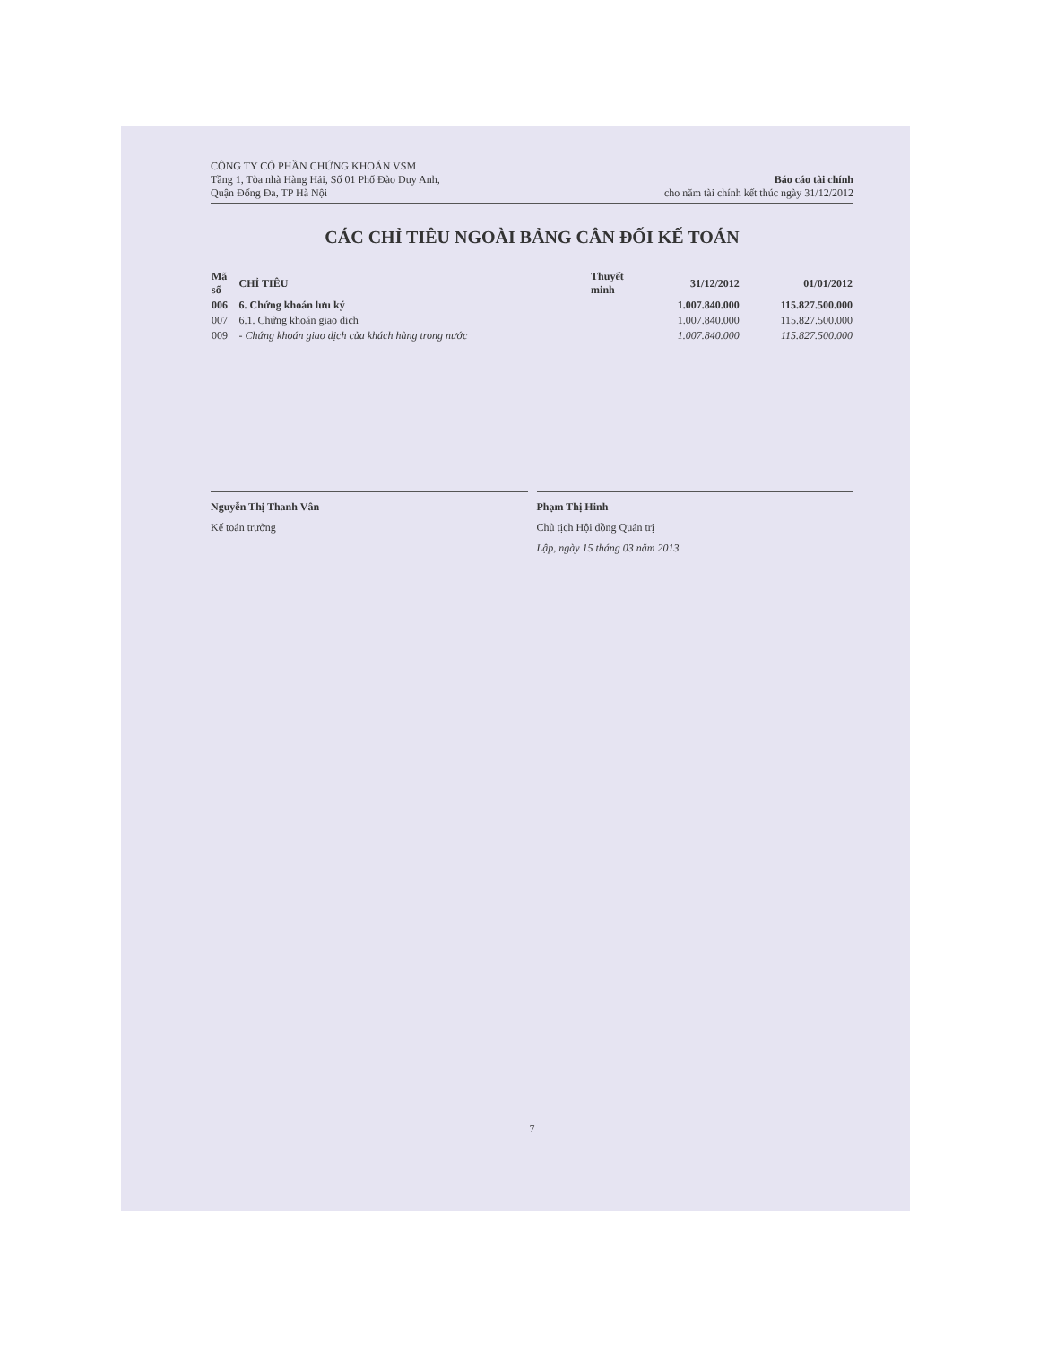CÔNG TY CỔ PHẦN CHỨNG KHOÁN VSM
Tầng 1, Tòa nhà Hàng Hải, Số 01 Phố Đào Duy Anh,
Quận Đống Đa, TP Hà Nội
Báo cáo tài chính
cho năm tài chính kết thúc ngày 31/12/2012
CÁC CHỈ TIÊU NGOÀI BẢNG CÂN ĐỐI KẾ TOÁN
| Mã số | CHỈ TIÊU | Thuyết minh | 31/12/2012 | 01/01/2012 |
| --- | --- | --- | --- | --- |
| 006 | 6. Chứng khoán lưu ký | | 1.007.840.000 | 115.827.500.000 |
| 007 | 6.1. Chứng khoán giao dịch | | 1.007.840.000 | 115.827.500.000 |
| 009 | - Chứng khoán giao dịch của khách hàng trong nước | | 1.007.840.000 | 115.827.500.000 |
Nguyễn Thị Thanh Vân
Kế toán trưởng
Phạm Thị Hinh
Chủ tịch Hội đồng Quản trị
Lập, ngày 15 tháng 03 năm 2013
7